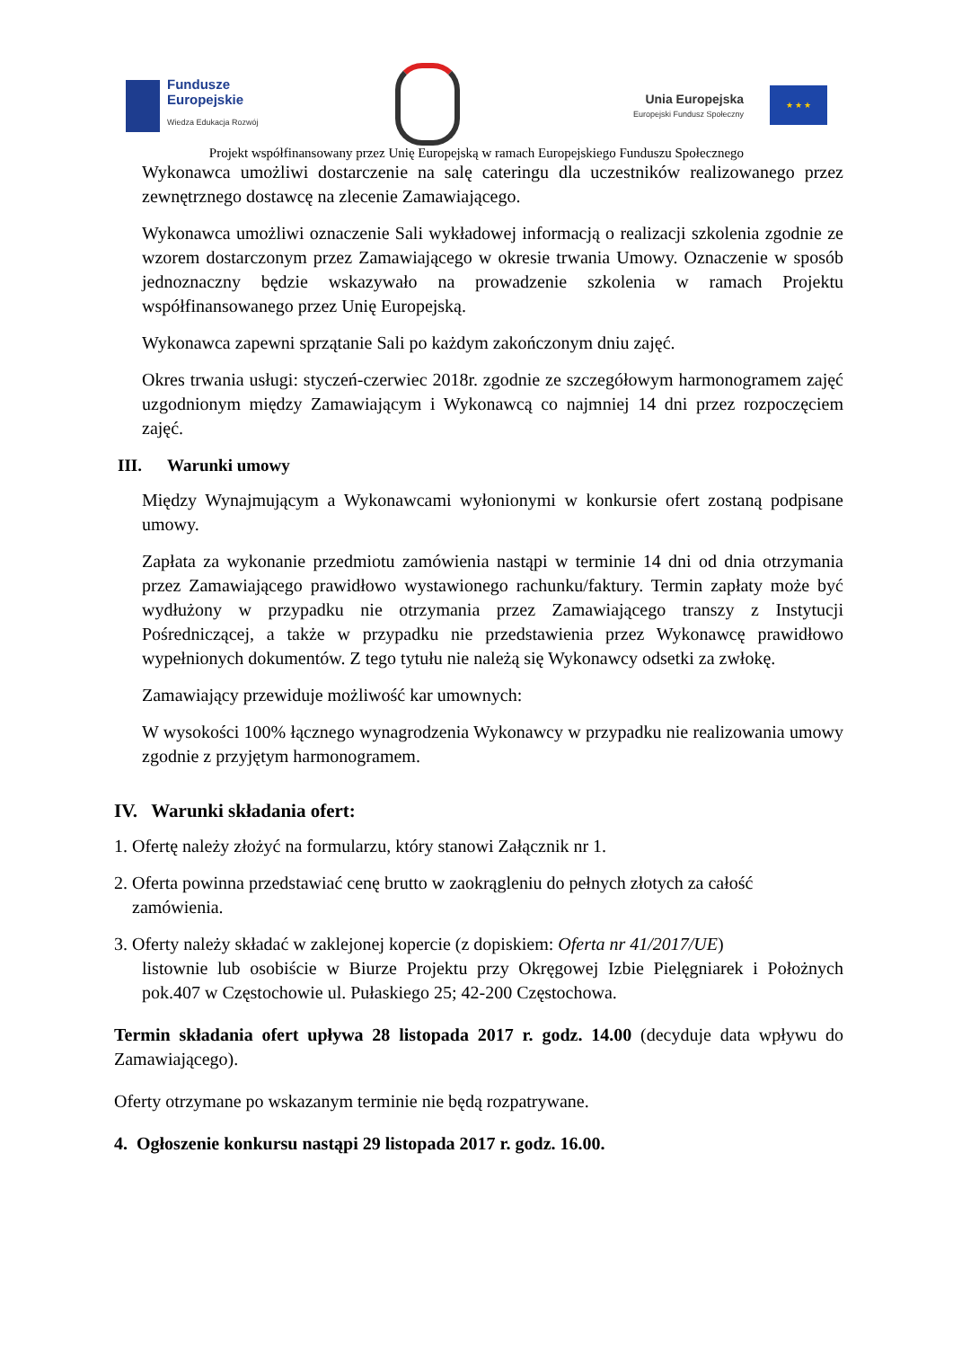Fundusze
Europejskie
Wiedza Edukacja Rozwój
Unia Europejska
Europejski Fundusz Społeczny
★ ★ ★
Projekt współfinansowany przez Unię Europejską w ramach Europejskiego Funduszu Społecznego
Wykonawca umożliwi dostarczenie na salę cateringu dla uczestników realizowanego przez zewnętrznego dostawcę na zlecenie Zamawiającego.
Wykonawca umożliwi oznaczenie Sali wykładowej informacją o realizacji szkolenia zgodnie ze wzorem dostarczonym przez Zamawiającego w okresie trwania Umowy. Oznaczenie w sposób jednoznaczny będzie wskazywało na prowadzenie szkolenia w ramach Projektu współfinansowanego przez Unię Europejską.
Wykonawca zapewni sprzątanie Sali po każdym zakończonym dniu zajęć.
Okres trwania usługi: styczeń-czerwiec 2018r. zgodnie ze szczegółowym harmonogramem zajęć uzgodnionym między Zamawiającym i Wykonawcą co najmniej 14 dni przez rozpoczęciem zajęć.
III. Warunki umowy
Między Wynajmującym a Wykonawcami wyłonionymi w konkursie ofert zostaną podpisane umowy.
Zapłata za wykonanie przedmiotu zamówienia nastąpi w terminie 14 dni od dnia otrzymania przez Zamawiającego prawidłowo wystawionego rachunku/faktury. Termin zapłaty może być wydłużony w przypadku nie otrzymania przez Zamawiającego transzy z Instytucji Pośredniczącej, a także w przypadku nie przedstawienia przez Wykonawcę prawidłowo wypełnionych dokumentów. Z tego tytułu nie należą się Wykonawcy odsetki za zwłokę.
Zamawiający przewiduje możliwość kar umownych:
W wysokości 100% łącznego wynagrodzenia Wykonawcy w przypadku nie realizowania umowy zgodnie z przyjętym harmonogramem.
IV. Warunki składania ofert:
1. Ofertę należy złożyć na formularzu, który stanowi Załącznik nr 1.
2. Oferta powinna przedstawiać cenę brutto w zaokrągleniu do pełnych złotych za całość
zamówienia.
3. Oferty należy składać w zaklejonej kopercie (z dopiskiem: Oferta nr 41/2017/UE)
listownie lub osobiście w Biurze Projektu przy Okręgowej Izbie Pielęgniarek i Położnych pok.407 w Częstochowie ul. Pułaskiego 25; 42-200 Częstochowa.
Termin składania ofert upływa 28 listopada 2017 r. godz. 14.00 (decyduje data wpływu do Zamawiającego).
Oferty otrzymane po wskazanym terminie nie będą rozpatrywane.
4. Ogłoszenie konkursu nastąpi 29 listopada 2017 r. godz. 16.00.